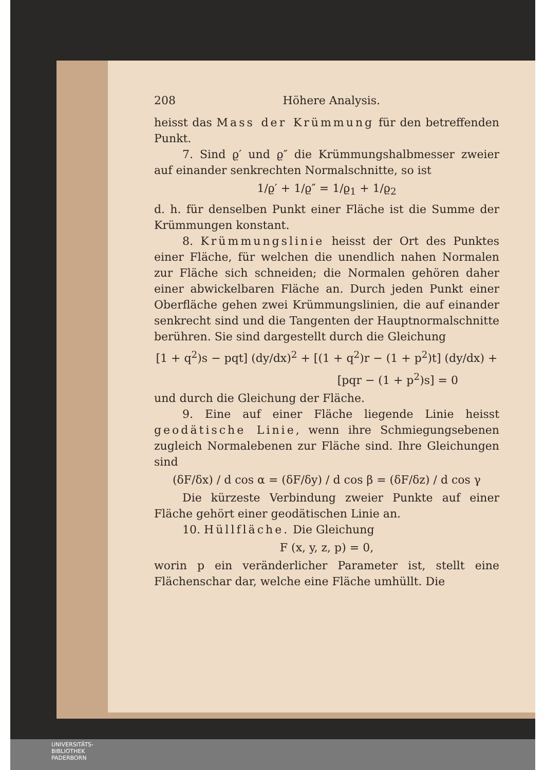208 Höhere Analysis.
heisst das Mass der Krümmung für den betreffenden Punkt.
7. Sind ϱ′ und ϱ″ die Krümmungshalbmesser zweier auf einander senkrechten Normalschnitte, so ist
1/ϱ′ + 1/ϱ″ = 1/ϱ<sub>1</sub> + 1/ϱ<sub>2</sub>
d. h. für denselben Punkt einer Fläche ist die Summe der Krümmungen konstant.
8. Krümmungslinie heisst der Ort des Punktes einer Fläche, für welchen die unendlich nahen Normalen zur Fläche sich schneiden; die Normalen gehören daher einer abwickelbaren Fläche an. Durch jeden Punkt einer Oberfläche gehen zwei Krümmungslinien, die auf einander senkrecht sind und die Tangenten der Hauptnormalschnitte berühren. Sie sind dargestellt durch die Gleichung
[1 + q<sup>2</sup>)s − pqt] (dy/dx)<sup>2</sup> + [(1 + q<sup>2</sup>)r − (1 + p<sup>2</sup>)t] (dy/dx) +
[pqr − (1 + p<sup>2</sup>)s] = 0
und durch die Gleichung der Fläche.
9. Eine auf einer Fläche liegende Linie heisst geodätische Linie, wenn ihre Schmiegungsebenen zugleich Normalebenen zur Fläche sind. Ihre Gleichungen sind
(δF/δx) / d cos α = (δF/δy) / d cos β = (δF/δz) / d cos γ
Die kürzeste Verbindung zweier Punkte auf einer Fläche gehört einer geodätischen Linie an.
10. Hüllfläche. Die Gleichung
F (x, y, z, p) = 0,
worin p ein veränderlicher Parameter ist, stellt eine Flächenschar dar, welche eine Fläche umhüllt. Die
UNIVERSITÄTS-
BIBLIOTHEK
PADERBORN